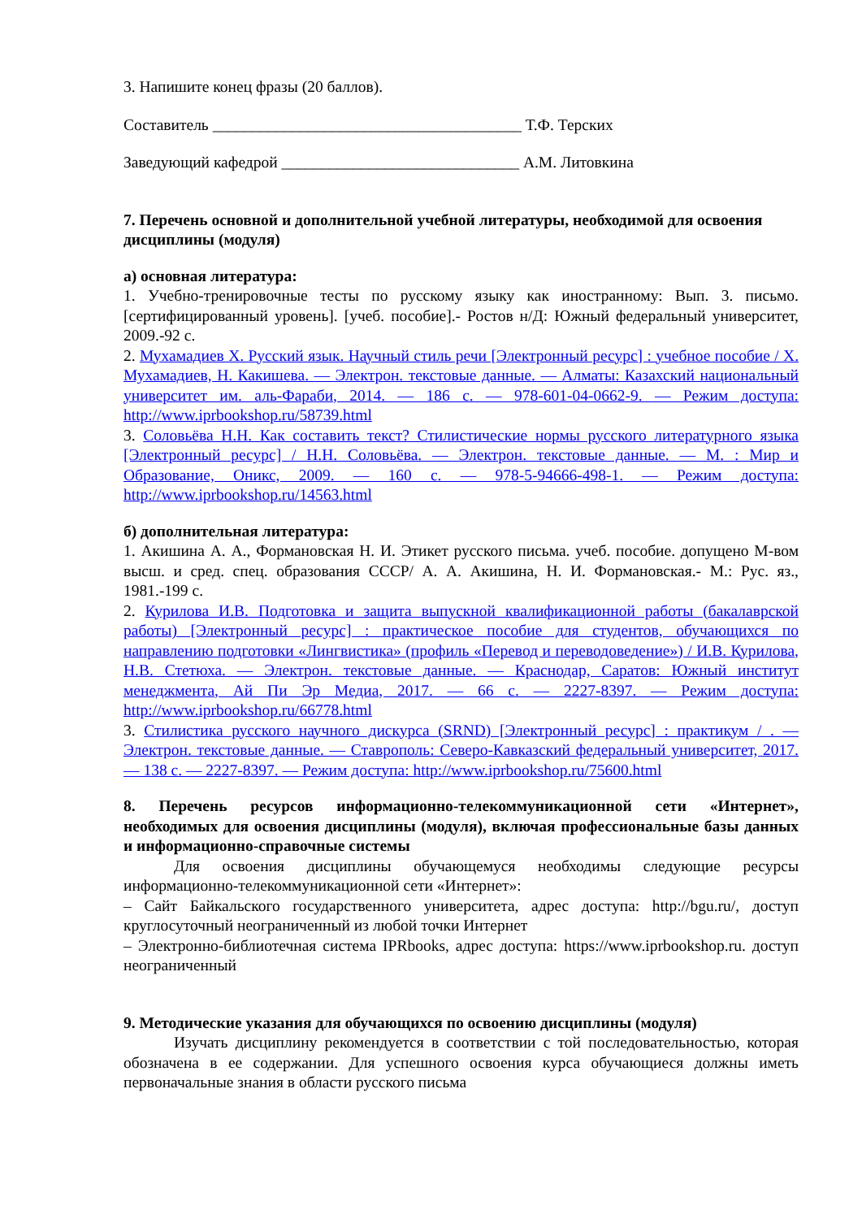3. Напишите конец фразы (20 баллов).
Составитель _______________________________________ Т.Ф. Терских
Заведующий кафедрой ______________________________ А.М. Литовкина
7. Перечень основной и дополнительной учебной литературы, необходимой для освоения дисциплины (модуля)
а) основная литература:
1. Учебно-тренировочные тесты по русскому языку как иностранному: Вып. 3. письмо. [сертифицированный уровень]. [учеб. пособие].- Ростов н/Д: Южный федеральный университет, 2009.-92 с.
2. Мухамадиев Х. Русский язык. Научный стиль речи [Электронный ресурс] : учебное пособие / Х. Мухамадиев, Н. Какишева. — Электрон. текстовые данные. — Алматы: Казахский национальный университет им. аль-Фараби, 2014. — 186 c. — 978-601-04-0662-9. — Режим доступа: http://www.iprbookshop.ru/58739.html
3. Соловьёва Н.Н. Как составить текст? Стилистические нормы русского литературного языка [Электронный ресурс] / Н.Н. Соловьёва. — Электрон. текстовые данные. — М. : Мир и Образование, Оникс, 2009. — 160 c. — 978-5-94666-498-1. — Режим доступа: http://www.iprbookshop.ru/14563.html
б) дополнительная литература:
1. Акишина А. А., Формановская Н. И. Этикет русского письма. учеб. пособие. допущено М-вом высш. и сред. спец. образования СССР/ А. А. Акишина, Н. И. Формановская.- М.: Рус. яз., 1981.-199 с.
2. Курилова И.В. Подготовка и защита выпускной квалификационной работы (бакалаврской работы) [Электронный ресурс] : практическое пособие для студентов, обучающихся по направлению подготовки «Лингвистика» (профиль «Перевод и переводоведение») / И.В. Курилова, Н.В. Стетюха. — Электрон. текстовые данные. — Краснодар, Саратов: Южный институт менеджмента, Ай Пи Эр Медиа, 2017. — 66 c. — 2227-8397. — Режим доступа: http://www.iprbookshop.ru/66778.html
3. Стилистика русского научного дискурса (SRND) [Электронный ресурс] : практикум / . — Электрон. текстовые данные. — Ставрополь: Северо-Кавказский федеральный университет, 2017. — 138 c. — 2227-8397. — Режим доступа: http://www.iprbookshop.ru/75600.html
8. Перечень ресурсов информационно-телекоммуникационной сети «Интернет», необходимых для освоения дисциплины (модуля), включая профессиональные базы данных и информационно-справочные системы
Для освоения дисциплины обучающемуся необходимы следующие ресурсы информационно-телекоммуникационной сети «Интернет»:
– Сайт Байкальского государственного университета, адрес доступа: http://bgu.ru/, доступ круглосуточный неограниченный из любой точки Интернет
– Электронно-библиотечная система IPRbooks, адрес доступа: https://www.iprbookshop.ru. доступ неограниченный
9. Методические указания для обучающихся по освоению дисциплины (модуля)
Изучать дисциплину рекомендуется в соответствии с той последовательностью, которая обозначена в ее содержании. Для успешного освоения курса обучающиеся должны иметь первоначальные знания в области русского письма